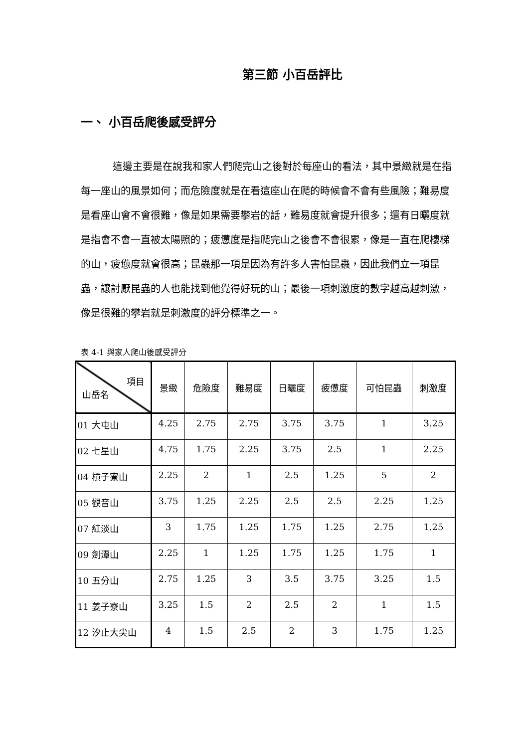第三節 小百岳評比
一、 小百岳爬後感受評分
這邊主要是在說我和家人們爬完山之後對於每座山的看法，其中景緻就是在指每一座山的風景如何；而危險度就是在看這座山在爬的時候會不會有些風險；難易度是看座山會不會很難，像是如果需要攀岩的話，難易度就會提升很多；還有日曬度就是指會不會一直被太陽照的；疲憊度是指爬完山之後會不會很累，像是一直在爬樓梯的山，疲憊度就會很高；昆蟲那一項是因為有許多人害怕昆蟲，因此我們立一項昆蟲，讓討厭昆蟲的人也能找到他覺得好玩的山；最後一項刺激度的數字越高越刺激，像是很難的攀岩就是刺激度的評分標準之一。
表 4-1 與家人爬山後感受評分
| 項目 山岳名 | 景緻 | 危險度 | 難易度 | 日曬度 | 疲憊度 | 可怕昆蟲 | 刺激度 |
| --- | --- | --- | --- | --- | --- | --- | --- |
| 01 大屯山 | 4.25 | 2.75 | 2.75 | 3.75 | 3.75 | 1 | 3.25 |
| 02 七星山 | 4.75 | 1.75 | 2.25 | 3.75 | 2.5 | 1 | 2.25 |
| 04 槓子寮山 | 2.25 | 2 | 1 | 2.5 | 1.25 | 5 | 2 |
| 05 觀音山 | 3.75 | 1.25 | 2.25 | 2.5 | 2.5 | 2.25 | 1.25 |
| 07 紅淡山 | 3 | 1.75 | 1.25 | 1.75 | 1.25 | 2.75 | 1.25 |
| 09 劍潭山 | 2.25 | 1 | 1.25 | 1.75 | 1.25 | 1.75 | 1 |
| 10 五分山 | 2.75 | 1.25 | 3 | 3.5 | 3.75 | 3.25 | 1.5 |
| 11 姜子寮山 | 3.25 | 1.5 | 2 | 2.5 | 2 | 1 | 1.5 |
| 12 汐止大尖山 | 4 | 1.5 | 2.5 | 2 | 3 | 1.75 | 1.25 |